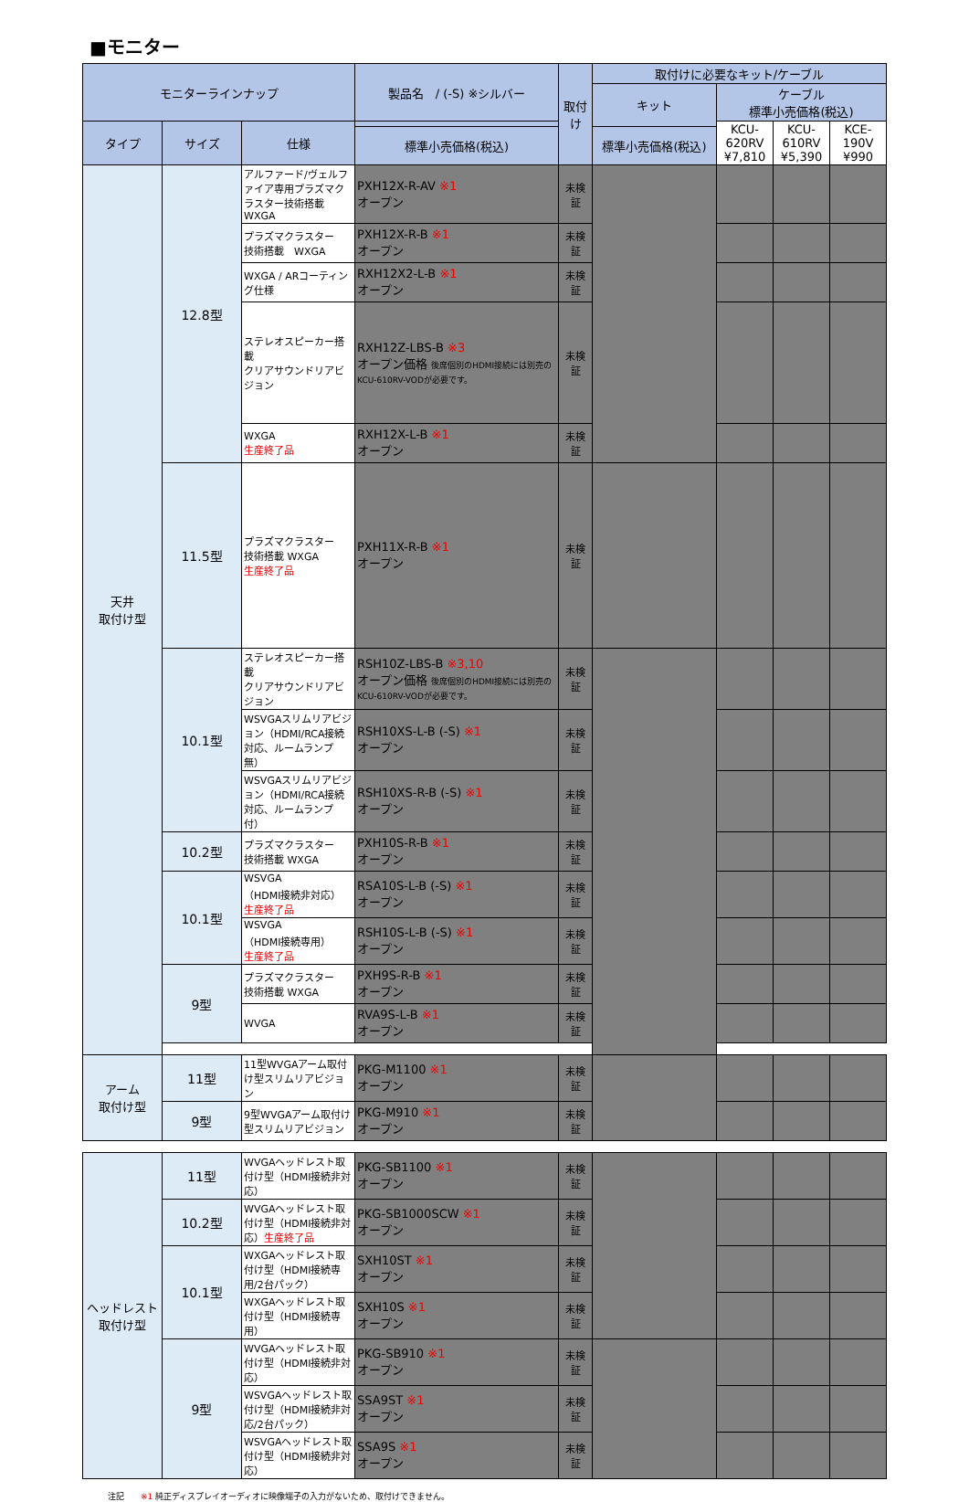■モニター
| モニターラインナップ | | | 製品名 / (-S) ※シルバー | 取付け | 取付けに必要なキット/ケーブル | | | |
| --- | --- | --- | --- | --- | --- | --- | --- | --- |
| | | | | | キット | ケーブル 標準小売価格(税込) | | |
| タイプ | サイズ | 仕様 | | | | KCU-620RV ¥7,810 | KCU-610RV ¥5,390 | KCE-190V ¥990 |
| | | | 標準小売価格(税込) | | 標準小売価格(税込) | | | |
| 天井 取付け型 | 12.8型 | アルファード/ヴェルファイア専用プラズマクラスター技術搭載WXGA | PXH12X-R-AV ※1 オープン | 未検証 | | | | |
| | | プラズマクラスター 技術搭載 WXGA | PXH12X-R-B ※1 オープン | 未検証 | | | | |
| | | WXGA / ARコーティング仕様 | RXH12X2-L-B ※1 オープン | 未検証 | | | | |
| | | ステレオスピーカー搭載 クリアサウンドリアビジョン | RXH12Z-LBS-B ※3 オープン価格 後席個別のHDMI接続には別売のKCU-610RV-VODが必要です。 | 未検証 | | | | |
| | | WXGA 生産終了品 | RXH12X-L-B ※1 オープン | 未検証 | | | | |
| | 11.5型 | プラズマクラスター 技術搭載 WXGA 生産終了品 | PXH11X-R-B ※1 オープン | 未検証 | | | | |
| | 10.1型 | ステレオスピーカー搭載 クリアサウンドリアビジョン | RSH10Z-LBS-B ※3,10 オープン価格 後席個別のHDMI接続には別売のKCU-610RV-VODが必要です。 | 未検証 | | | | |
| | | WSVGAスリムリアビジョン（HDMI/RCA接続対応、ルームランプ無） | RSH10XS-L-B (-S) ※1 オープン | 未検証 | | | | |
| | | WSVGAスリムリアビジョン（HDMI/RCA接続対応、ルームランプ付） | RSH10XS-R-B (-S) ※1 オープン | 未検証 | | | | |
| | 10.2型 | プラズマクラスター 技術搭載 WXGA | PXH10S-R-B ※1 オープン | 未検証 | | | | |
| | 10.1型 | WSVGA （HDMI接続非対応） 生産終了品 | RSA10S-L-B (-S) ※1 オープン | 未検証 | | | | |
| | | WSVGA （HDMI接続専用） 生産終了品 | RSH10S-L-B (-S) ※1 オープン | 未検証 | | | | |
| | 9型 | プラズマクラスター 技術搭載 WXGA | PXH9S-R-B ※1 オープン | 未検証 | | | | |
| | | WVGA | RVA9S-L-B ※1 オープン | 未検証 | | | | |
| アーム 取付け型 | 11型 | 11型WVGAアーム取付け型スリムリアビジョン | PKG-M1100 ※1 オープン | 未検証 | | | | |
| | 9型 | 9型WVGAアーム取付け型スリムリアビジョン | PKG-M910 ※1 オープン | 未検証 | | | | |
| ヘッドレスト 取付け型 | 11型 | WVGAヘッドレスト取付け型（HDMI接続非対応） | PKG-SB1100 ※1 オープン | 未検証 | | | | |
| | 10.2型 | WVGAヘッドレスト取付け型（HDMI接続非対応） 生産終了品 | PKG-SB1000SCW ※1 オープン | 未検証 | | | | |
| | 10.1型 | WXGAヘッドレスト取付け型（HDMI接続専用/2台パック） | SXH10ST ※1 オープン | 未検証 | | | | |
| | | WXGAヘッドレスト取付け型（HDMI接続専用） | SXH10S ※1 オープン | 未検証 | | | | |
| | 9型 | WVGAヘッドレスト取付け型（HDMI接続非対応） | PKG-SB910 ※1 オープン | 未検証 | | | | |
| | | WSVGAヘッドレスト取付け型（HDMI接続非対応/2台パック） | SSA9ST ※1 オープン | 未検証 | | | | |
| | | WSVGAヘッドレスト取付け型（HDMI接続非対応） | SSA9S ※1 オープン | 未検証 | | | | |
注記　　※1 純正ディスプレイオーディオに映像端子の入力がないため、取付けできません。